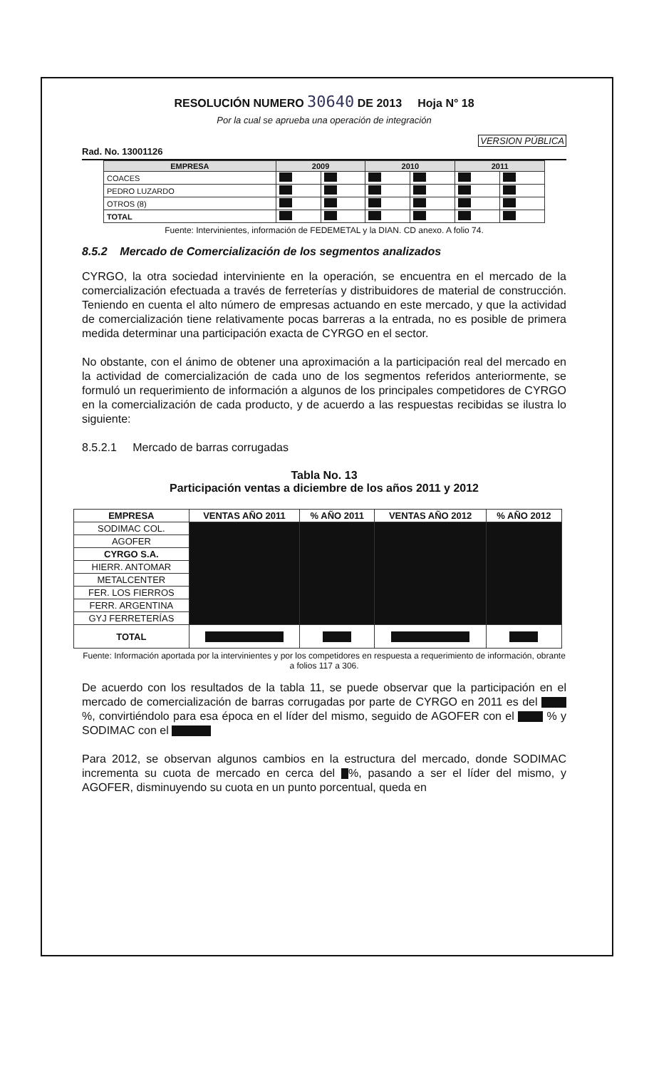RESOLUCIÓN NUMERO 30640 DE 2013 Hoja N° 18
Por la cual se aprueba una operación de integración
VERSION PÚBLICA
Rad. No. 13001126
| EMPRESA | 2009 | | 2010 | | 2011 | |
| --- | --- | --- | --- | --- | --- | --- |
| COACES | | | | | | |
| PEDRO LUZARDO | | | | | | |
| OTROS (8) | | | | | | |
| TOTAL | | | | | | |
Fuente: Intervinientes, información de FEDEMETAL y la DIAN. CD anexo. A folio 74.
8.5.2 Mercado de Comercialización de los segmentos analizados
CYRGO, la otra sociedad interviniente en la operación, se encuentra en el mercado de la comercialización efectuada a través de ferreterías y distribuidores de material de construcción. Teniendo en cuenta el alto número de empresas actuando en este mercado, y que la actividad de comercialización tiene relativamente pocas barreras a la entrada, no es posible de primera medida determinar una participación exacta de CYRGO en el sector.
No obstante, con el ánimo de obtener una aproximación a la participación real del mercado en la actividad de comercialización de cada uno de los segmentos referidos anteriormente, se formuló un requerimiento de información a algunos de los principales competidores de CYRGO en la comercialización de cada producto, y de acuerdo a las respuestas recibidas se ilustra lo siguiente:
8.5.2.1 Mercado de barras corrugadas
Tabla No. 13
Participación ventas a diciembre de los años 2011 y 2012
| EMPRESA | VENTAS AÑO 2011 | % AÑO 2011 | VENTAS AÑO 2012 | % AÑO 2012 |
| --- | --- | --- | --- | --- |
| SODIMAC COL. | | | | |
| AGOFER | | | | |
| CYRGO S.A. | | | | |
| HIERR. ANTOMAR | | | | |
| METALCENTER | | | | |
| FER. LOS FIERROS | | | | |
| FERR. ARGENTINA | | | | |
| GYJ FERRETERÍAS | | | | |
| TOTAL | | | | |
Fuente: Información aportada por la intervinientes y por los competidores en respuesta a requerimiento de información, obrante a folios 117 a 306.
De acuerdo con los resultados de la tabla 11, se puede observar que la participación en el mercado de comercialización de barras corrugadas por parte de CYRGO en 2011 es del %, convirtiéndolo para esa época en el líder del mismo, seguido de AGOFER con el % y SODIMAC con el
Para 2012, se observan algunos cambios en la estructura del mercado, donde SODIMAC incrementa su cuota de mercado en cerca del %, pasando a ser el líder del mismo, y AGOFER, disminuyendo su cuota en un punto porcentual, queda en